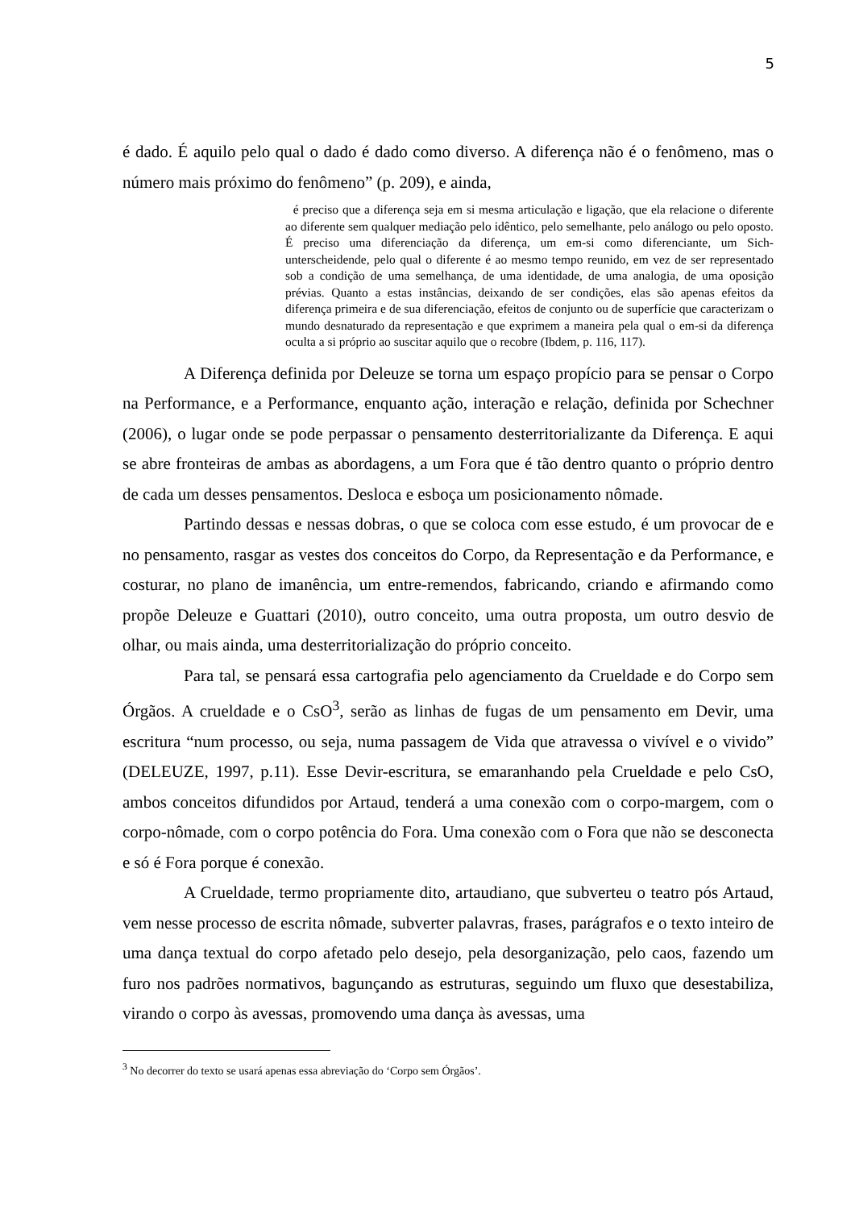5
é dado. É aquilo pelo qual o dado é dado como diverso. A diferença não é o fenômeno, mas o número mais próximo do fenômeno” (p. 209), e ainda,
é preciso que a diferença seja em si mesma articulação e ligação, que ela relacione o diferente ao diferente sem qualquer mediação pelo idêntico, pelo semelhante, pelo análogo ou pelo oposto. É preciso uma diferenciação da diferença, um em-si como diferenciante, um Sich-unterscheidende, pelo qual o diferente é ao mesmo tempo reunido, em vez de ser representado sob a condição de uma semelhança, de uma identidade, de uma analogia, de uma oposição prévias. Quanto a estas instâncias, deixando de ser condições, elas são apenas efeitos da diferença primeira e de sua diferenciação, efeitos de conjunto ou de superfície que caracterizam o mundo desnaturado da representação e que exprimem a maneira pela qual o em-si da diferença oculta a si próprio ao suscitar aquilo que o recobre (Ibdem, p. 116, 117).
A Diferença definida por Deleuze se torna um espaço propício para se pensar o Corpo na Performance, e a Performance, enquanto ação, interação e relação, definida por Schechner (2006), o lugar onde se pode perpassar o pensamento desterritorializante da Diferença. E aqui se abre fronteiras de ambas as abordagens, a um Fora que é tão dentro quanto o próprio dentro de cada um desses pensamentos. Desloca e esboça um posicionamento nômade.
Partindo dessas e nessas dobras, o que se coloca com esse estudo, é um provocar de e no pensamento, rasgar as vestes dos conceitos do Corpo, da Representação e da Performance, e costurar, no plano de imanência, um entre-remendos, fabricando, criando e afirmando como propõe Deleuze e Guattari (2010), outro conceito, uma outra proposta, um outro desvio de olhar, ou mais ainda, uma desterritorialização do próprio conceito.
Para tal, se pensará essa cartografia pelo agenciamento da Crueldade e do Corpo sem Órgãos. A crueldade e o CsO<sup>3</sup>, serão as linhas de fugas de um pensamento em Devir, uma escritura “num processo, ou seja, numa passagem de Vida que atravessa o vivível e o vivido” (DELEUZE, 1997, p.11). Esse Devir-escritura, se emaranhando pela Crueldade e pelo CsO, ambos conceitos difundidos por Artaud, tenderá a uma conexão com o corpo-margem, com o corpo-nômade, com o corpo potência do Fora. Uma conexão com o Fora que não se desconecta e só é Fora porque é conexão.
A Crueldade, termo propriamente dito, artaudiano, que subverteu o teatro pós Artaud, vem nesse processo de escrita nômade, subverter palavras, frases, parágrafos e o texto inteiro de uma dança textual do corpo afetado pelo desejo, pela desorganização, pelo caos, fazendo um furo nos padrões normativos, bagunçando as estruturas, seguindo um fluxo que desestabiliza, virando o corpo às avessas, promovendo uma dança às avessas, uma
<sup>3</sup> No decorrer do texto se usará apenas essa abreviação do ‘Corpo sem Órgãos’.